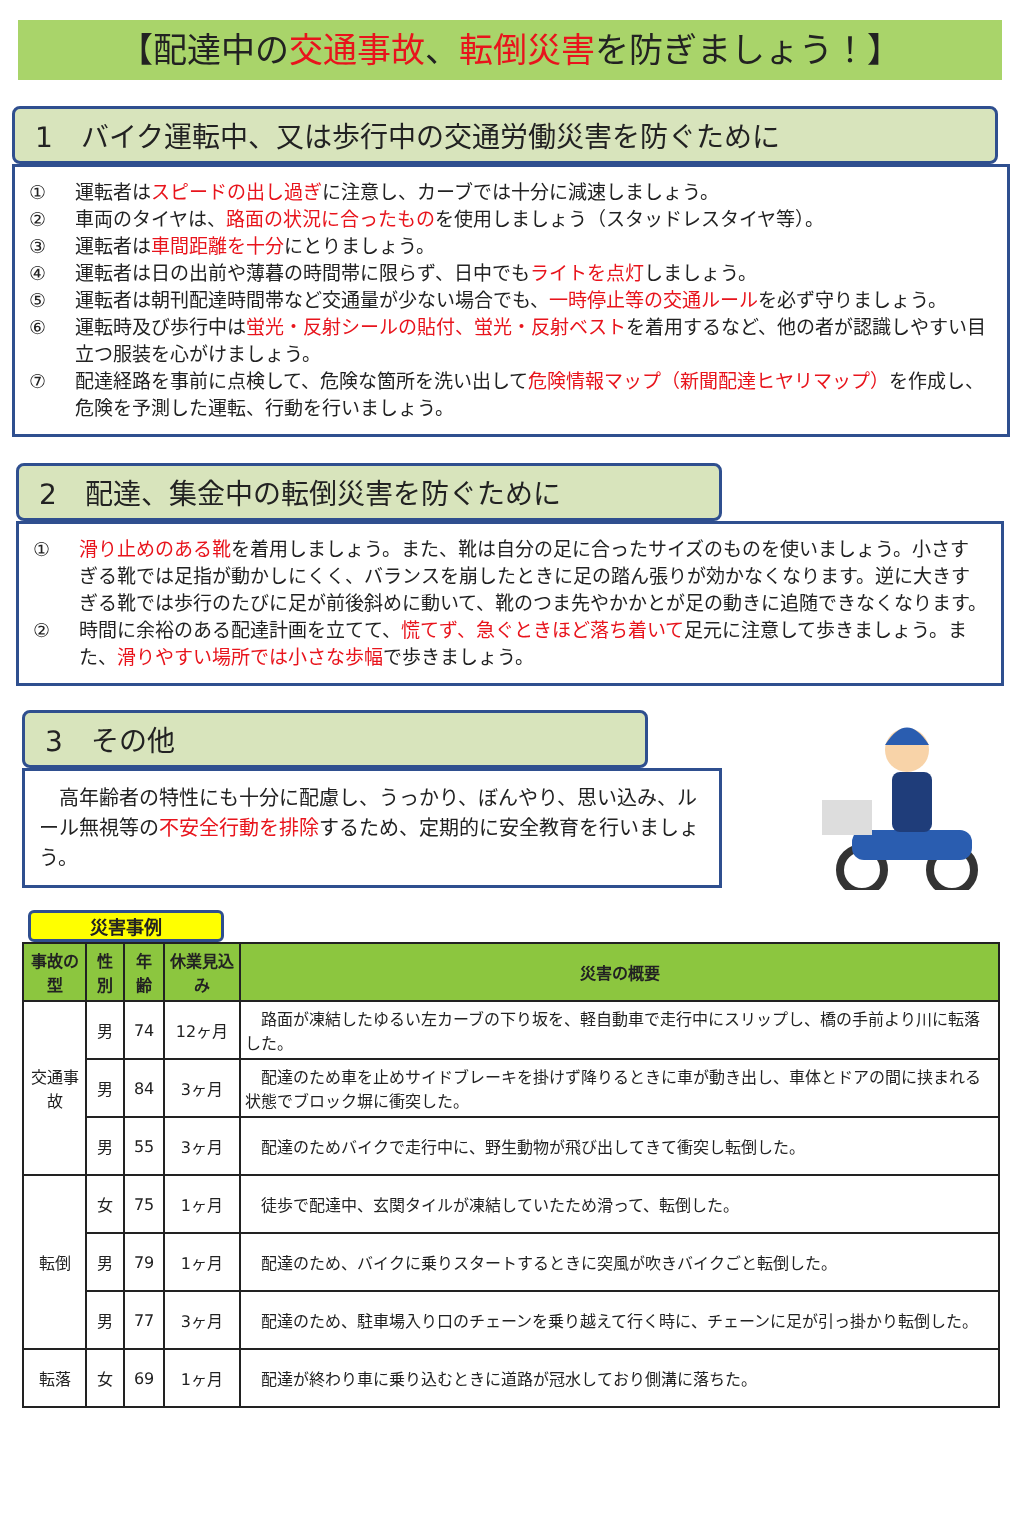【配達中の交通事故、転倒災害を防ぎましょう！】
1　バイク運転中、又は歩行中の交通労働災害を防ぐために
① 運転者はスピードの出し過ぎに注意し、カーブでは十分に減速しましょう。
② 車両のタイヤは、路面の状況に合ったものを使用しましょう（スタッドレスタイヤ等）。
③ 運転者は車間距離を十分にとりましょう。
④ 運転者は日の出前や薄暮の時間帯に限らず、日中でもライトを点灯しましょう。
⑤ 運転者は朝刊配達時間帯など交通量が少ない場合でも、一時停止等の交通ルールを必ず守りましょう。
⑥ 運転時及び歩行中は蛍光・反射シールの貼付、蛍光・反射ベストを着用するなど、他の者が認識しやすい目立つ服装を心がけましょう。
⑦ 配達経路を事前に点検して、危険な箇所を洗い出して危険情報マップ（新聞配達ヒヤリマップ）を作成し、危険を予測した運転、行動を行いましょう。
2　配達、集金中の転倒災害を防ぐために
① 滑り止めのある靴を着用しましょう。また、靴は自分の足に合ったサイズのものを使いましょう。小さすぎる靴では足指が動かしにくく、バランスを崩したときに足の踏ん張りが効かなくなります。逆に大きすぎる靴では歩行のたびに足が前後斜めに動いて、靴のつま先やかかとが足の動きに追随できなくなります。
② 時間に余裕のある配達計画を立てて、慌てず、急ぐときほど落ち着いて足元に注意して歩きましょう。また、滑りやすい場所では小さな歩幅で歩きましょう。
3　その他
　高年齢者の特性にも十分に配慮し、うっかり、ぼんやり、思い込み、ルール無視等の不安全行動を排除するため、定期的に安全教育を行いましょう。
災害事例
| 事故の型 | 性別 | 年齢 | 休業見込み | 災害の概要 |
| --- | --- | --- | --- | --- |
| 交通事故 | 男 | 74 | 12ヶ月 | 路面が凍結したゆるい左カーブの下り坂を、軽自動車で走行中にスリップし、橋の手前より川に転落した。 |
| | 男 | 84 | 3ヶ月 | 配達のため車を止めサイドブレーキを掛けず降りるときに車が動き出し、車体とドアの間に挟まれる状態でブロック塀に衝突した。 |
| | 男 | 55 | 3ヶ月 | 配達のためバイクで走行中に、野生動物が飛び出してきて衝突し転倒した。 |
| 転倒 | 女 | 75 | 1ヶ月 | 徒歩で配達中、玄関タイルが凍結していたため滑って、転倒した。 |
| | 男 | 79 | 1ヶ月 | 配達のため、バイクに乗りスタートするときに突風が吹きバイクごと転倒した。 |
| | 男 | 77 | 3ヶ月 | 配達のため、駐車場入り口のチェーンを乗り越えて行く時に、チェーンに足が引っ掛かり転倒した。 |
| 転落 | 女 | 69 | 1ヶ月 | 配達が終わり車に乗り込むときに道路が冠水しており側溝に落ちた。 |